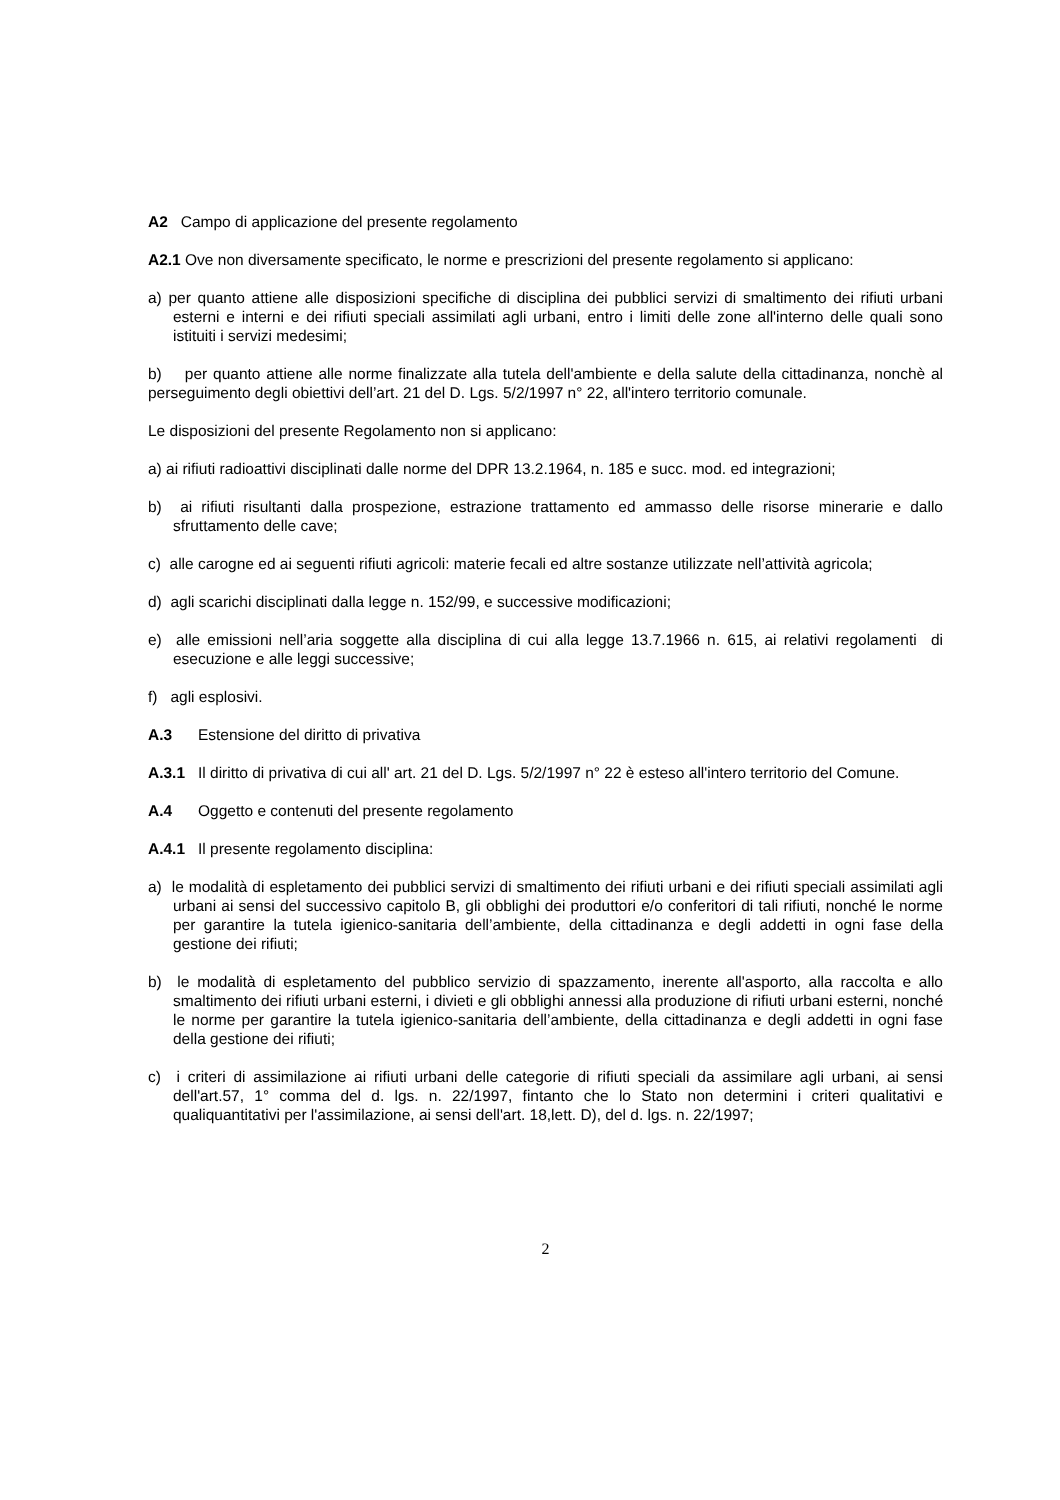A2 Campo di applicazione del presente regolamento
A2.1 Ove non diversamente specificato, le norme e prescrizioni del presente regolamento si applicano:
a) per quanto attiene alle disposizioni specifiche di disciplina dei pubblici servizi di smaltimento dei rifiuti urbani esterni e interni e dei rifiuti speciali assimilati agli urbani, entro i limiti delle zone all'interno delle quali sono istituiti i servizi medesimi;
b) per quanto attiene alle norme finalizzate alla tutela dell'ambiente e della salute della cittadinanza, nonchè al perseguimento degli obiettivi dell’art. 21 del D. Lgs. 5/2/1997 n° 22, all'intero territorio comunale.
Le disposizioni del presente Regolamento non si applicano:
a) ai rifiuti radioattivi disciplinati dalle norme del DPR 13.2.1964, n. 185 e succ. mod. ed integrazioni;
b) ai rifiuti risultanti dalla prospezione, estrazione trattamento ed ammasso delle risorse minerarie e dallo sfruttamento delle cave;
c) alle carogne ed ai seguenti rifiuti agricoli: materie fecali ed altre sostanze utilizzate nell’attività agricola;
d) agli scarichi disciplinati dalla legge n. 152/99, e successive modificazioni;
e) alle emissioni nell’aria soggette alla disciplina di cui alla legge 13.7.1966 n. 615, ai relativi regolamenti di esecuzione e alle leggi successive;
f) agli esplosivi.
A.3 Estensione del diritto di privativa
A.3.1 Il diritto di privativa di cui all' art. 21 del D. Lgs. 5/2/1997 n° 22 è esteso all'intero territorio del Comune.
A.4 Oggetto e contenuti del presente regolamento
A.4.1 Il presente regolamento disciplina:
a) le modalità di espletamento dei pubblici servizi di smaltimento dei rifiuti urbani e dei rifiuti speciali assimilati agli urbani ai sensi del successivo capitolo B, gli obblighi dei produttori e/o conferitori di tali rifiuti, nonché le norme per garantire la tutela igienico-sanitaria dell’ambiente, della cittadinanza e degli addetti in ogni fase della gestione dei rifiuti;
b) le modalità di espletamento del pubblico servizio di spazzamento, inerente all'asporto, alla raccolta e allo smaltimento dei rifiuti urbani esterni, i divieti e gli obblighi annessi alla produzione di rifiuti urbani esterni, nonché le norme per garantire la tutela igienico-sanitaria dell’ambiente, della cittadinanza e degli addetti in ogni fase della gestione dei rifiuti;
c) i criteri di assimilazione ai rifiuti urbani delle categorie di rifiuti speciali da assimilare agli urbani, ai sensi dell'art.57, 1° comma del d. lgs. n. 22/1997, fintanto che lo Stato non determini i criteri qualitativi e qualiquantitativi per l'assimilazione, ai sensi dell'art. 18,lett. D), del d. lgs. n. 22/1997;
2